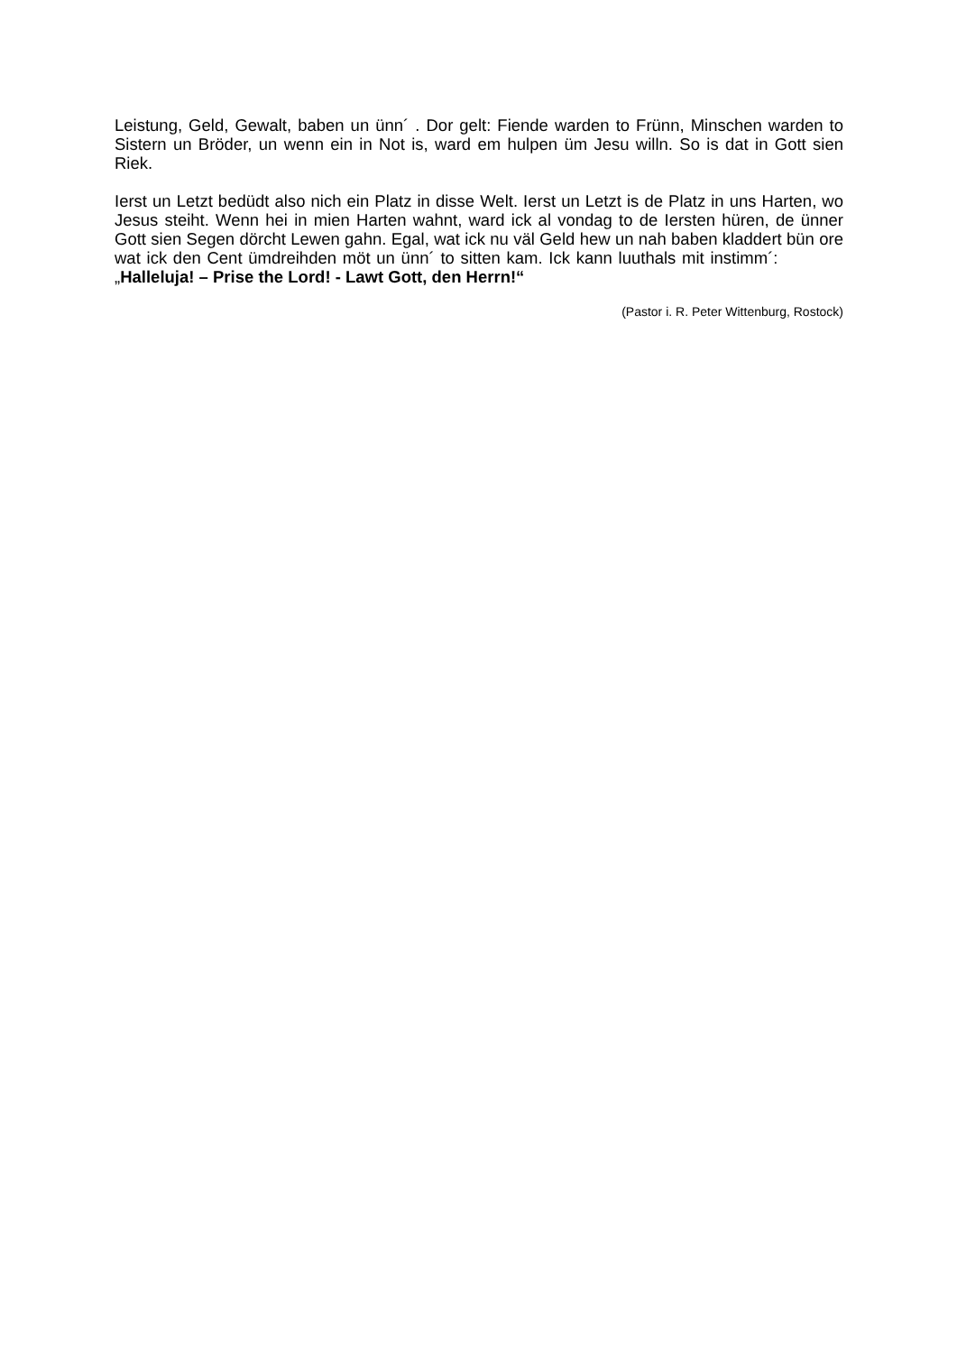Leistung, Geld, Gewalt, baben un ünn´ . Dor gelt: Fiende warden to Frünn, Minschen warden to Sistern un Bröder, un wenn ein in Not is, ward em hulpen üm Jesu willn. So is dat in Gott sien Riek.
Ierst un Letzt bedüdt also nich ein Platz in disse Welt. Ierst un Letzt is de Platz in uns Harten, wo Jesus steiht. Wenn hei in mien Harten wahnt, ward ick al vondag to de Iersten hüren, de ünner Gott sien Segen dörcht Lewen gahn. Egal, wat ick nu väl Geld hew un nah baben kladdert bün ore wat ick den Cent ümdreihden möt un ünn´ to sitten kam. Ick kann luuthals mit instimm´: „Halleluja! – Prise the Lord! - Lawt Gott, den Herrn!“
(Pastor i. R. Peter Wittenburg, Rostock)